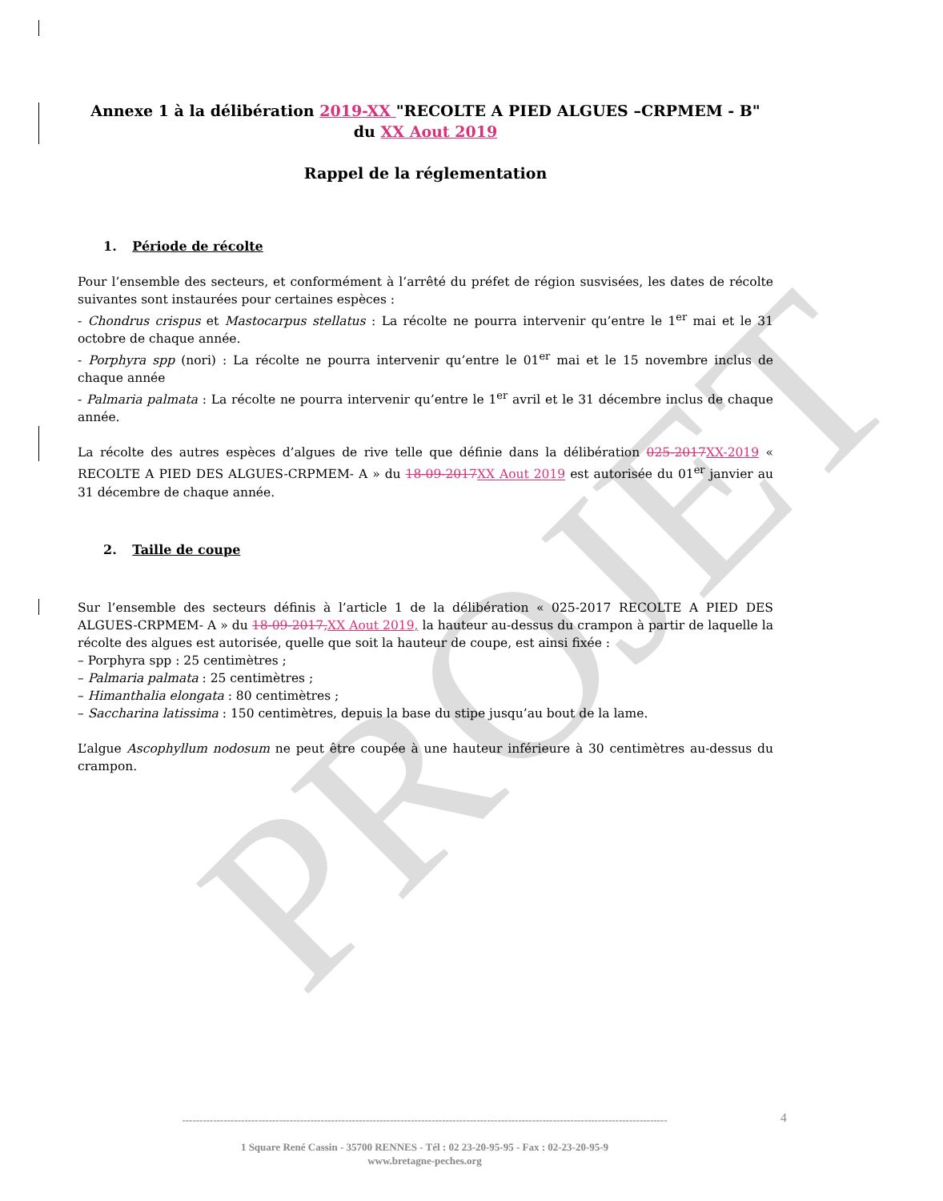PROJET
Annexe 1 à la délibération 2019-XX "RECOLTE A PIED ALGUES –CRPMEM - B" du XX Aout 2019
Rappel de la réglementation
1. Période de récolte
Pour l’ensemble des secteurs, et conformément à l’arrêté du préfet de région susvisées, les dates de récolte suivantes sont instaurées pour certaines espèces :
- Chondrus crispus et Mastocarpus stellatus : La récolte ne pourra intervenir qu’entre le 1<sup>er</sup> mai et le 31 octobre de chaque année.
- Porphyra spp (nori) : La récolte ne pourra intervenir qu’entre le 01<sup>er</sup> mai et le 15 novembre inclus de chaque année
- Palmaria palmata : La récolte ne pourra intervenir qu’entre le 1<sup>er</sup> avril et le 31 décembre inclus de chaque année.
La récolte des autres espèces d’algues de rive telle que définie dans la délibération 025-2017 XX-2019 « RECOLTE A PIED DES ALGUES-CRPMEM- A » du 18-09-2017 XX Aout 2019 est autorisée du 01<sup>er</sup> janvier au 31 décembre de chaque année.
2. Taille de coupe
Sur l’ensemble des secteurs définis à l’article 1 de la délibération « 025-2017 RECOLTE A PIED DES ALGUES-CRPMEM- A » du 18-09-2017, XX Aout 2019, la hauteur au-dessus du crampon à partir de laquelle la récolte des algues est autorisée, quelle que soit la hauteur de coupe, est ainsi fixée :
– Porphyra spp : 25 centimètres ;
– Palmaria palmata : 25 centimètres ;
– Himanthalia elongata : 80 centimètres ;
– Saccharina latissima : 150 centimètres, depuis la base du stipe jusqu’au bout de la lame.
L’algue Ascophyllum nodosum ne peut être coupée à une hauteur inférieure à 30 centimètres au-dessus du crampon.
4
--------------------------------------------------------------------------------------------------------------------------------------------
1 Square René Cassin - 35700 RENNES - Tél : 02 23-20-95-95 - Fax : 02-23-20-95-9
www.bretagne-peches.org